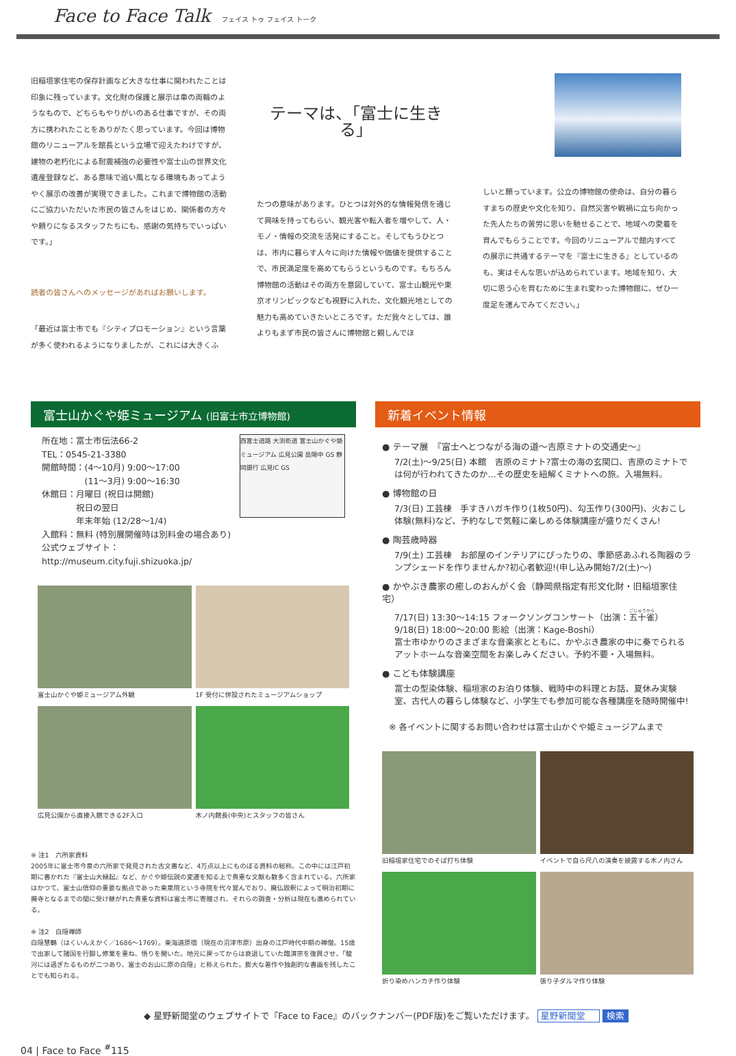Face to Face Talk フェイス トゥ フェイス トーク
旧稲垣家住宅の保存計画など大きな仕事に関われたことは印象に残っています。文化財の保護と展示は車の両輪のようなもので、どちらもやりがいのある仕事ですが、その両方に携われたことをありがたく思っています。今回は博物館のリニューアルを館長という立場で迎えたわけですが、建物の老朽化による耐震補強の必要性や富士山の世界文化遺産登録など、ある意味で追い風となる環境もあってようやく展示の改善が実現できました。これまで博物館の活動にご協力いただいた市民の皆さんをはじめ、関係者の方々や頼りになるスタッフたちにも、感謝の気持ちでいっぱいです。」
読者の皆さんへのメッセージがあればお願いします。
「最近は富士市でも『シティプロモーション』という言葉が多く使われるようになりましたが、これには大きくふ
テーマは、「富士に生きる」
たつの意味があります。ひとつは対外的な情報発信を通じて興味を持ってもらい、観光客や転入者を増やして、人・モノ・情報の交流を活発にすること。そしてもうひとつは、市内に暮らす人々に向けた情報や価値を提供することで、市民満足度を高めてもらうというものです。もちろん博物館の活動はその両方を意図していて、富士山観光や東京オリンピックなども視野に入れた、文化観光地としての魅力も高めていきたいところです。ただ我々としては、誰よりもまず市民の皆さんに博物館と親しんでほ
しいと願っています。公立の博物館の使命は、自分の暮らすまちの歴史や文化を知り、自然災害や戦禍に立ち向かった先人たちの苦労に思いを馳せることで、地域への愛着を育んでもらうことです。今回のリニューアルで館内すべての展示に共通するテーマを『富士に生きる』としているのも、実はそんな思いが込められています。地域を知り、大切に思う心を育むために生まれ変わった博物館に、ぜひ一度足を運んでみてください。」
富士山かぐや姫ミュージアム (旧富士市立博物館)
所在地：富士市伝法66-2
TEL：0545-21-3380
開館時間：(4～10月) 9:00～17:00
　　　　　(11～3月) 9:00～16:30
休館日：月曜日 (祝日は開館)
　　　　祝日の翌日
　　　　年末年始 (12/28～1/4)
入館料：無料 (特別展開催時は別料金の場合あり)
公式ウェブサイト：http://museum.city.fuji.shizuoka.jp/
西富士道路 大渕街道 富士山かぐや姫ミュージアム 広見公園 岳陽中 GS 静岡銀行 広見IC GS
富士山かぐや姫ミュージアム外観
1F 受付に併設されたミュージアムショップ
広見公園から直接入館できる2F入口
木ノ内館長(中央)とスタッフの皆さん
※ 注1　六所家資料
2005年に富士市今泉の六所家で発見された古文書など、4万点以上にものぼる資料の総称。この中には江戸初期に書かれた『富士山大縁起』など、かぐや姫伝説の変遷を知る上で貴重な文献も数多く含まれている。六所家はかつて、富士山信仰の重要な拠点であった東泉院という寺院を代々営んでおり、廃仏毀釈によって明治初期に廃寺となるまでの間に受け継がれた貴重な資料は富士市に寄贈され、それらの調査・分析は現在も進められている。
※ 注2　白隠禅師
白隠慧鶴（はくいんえかく／1686～1769）。東海道原宿（現在の沼津市原）出身の江戸時代中期の禅僧。15歳で出家して諸国を行脚し修業を重ね、悟りを開いた。地元に戻ってからは衰退していた臨済宗を復興させ、「駿河には過ぎたるものが二つあり、富士のお山に原の白隠」と称えられた。膨大な著作や独創的な書画を残したことでも知られる。
新着イベント情報
● テーマ展　『富士へとつながる海の道～吉原ミナトの交通史～』
7/2(土)～9/25(日) 本館　吉原のミナト?富士の海の玄関口、吉原のミナトでは何が行われてきたのか…その歴史を紐解くミナトへの旅。入場無料。
● 博物館の日
7/3(日) 工芸棟　手すきハガキ作り(1枚50円)、勾玉作り(300円)、火おこし体験(無料)など、予約なしで気軽に楽しめる体験講座が盛りだくさん!
● 陶芸歳時器
7/9(土) 工芸棟　お部屋のインテリアにぴったりの、季節感あふれる陶器のランプシェードを作りませんか?初心者歓迎!(申し込み開始7/2(土)～)
● かやぶき農家の癒しのおんがく会（静岡県指定有形文化財・旧稲垣家住宅）
7/17(日) 13:30～14:15 フォークソングコンサート（出演：五十雀）
9/18(日) 18:00～20:00 影絵（出演：Kage-Boshi）
富士市ゆかりのさまざまな音楽家とともに、かやぶき農家の中に奏でられるアットホームな音楽空間をお楽しみください。予約不要・入場無料。
● こども体験講座
富士の型染体験、稲垣家のお泊り体験、戦時中の料理とお話、夏休み実験室、古代人の暮らし体験など、小学生でも参加可能な各種講座を随時開催中!
※ 各イベントに関するお問い合わせは富士山かぐや姫ミュージアムまで
旧稲垣家住宅でのそば打ち体験
イベントで自ら尺八の演奏を披露する木ノ内さん
折り染めハンカチ作り体験
張り子ダルマ作り体験
◆ 星野新聞堂のウェブサイトで『Face to Face』のバックナンバー(PDF版)をご覧いただけます。 星野新聞堂 検索
04 | Face to Face <sup>#</sup>115